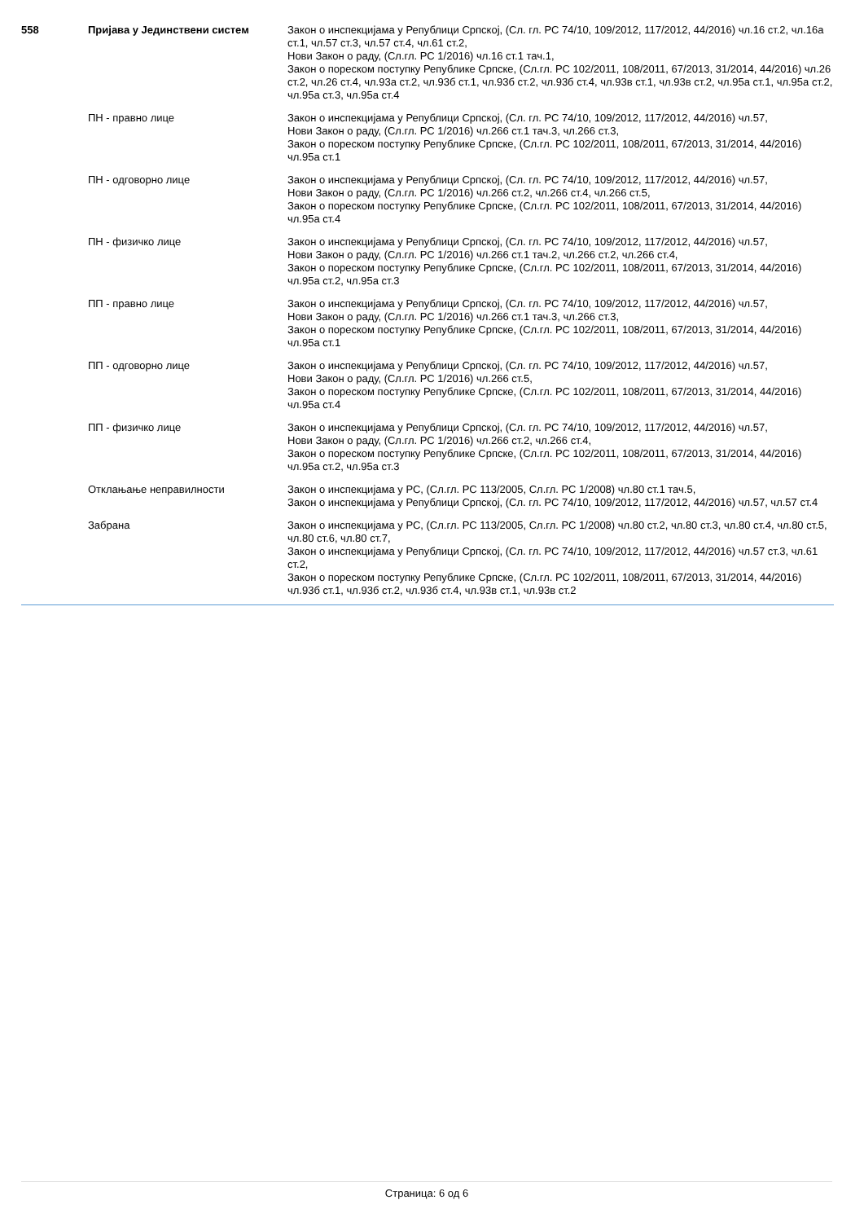| 558 | Пријава у Јединствени систем | Закон о инспекцијама у Републици Српској, (Сл. гл. РС 74/10, 109/2012, 117/2012, 44/2016) чл.16 ст.2, чл.16а ст.1, чл.57 ст.3, чл.57 ст.4, чл.61 ст.2, Нови Закон о раду, (Сл.гл. РС 1/2016) чл.16 ст.1 тач.1, Закон о пореском поступку Републике Српске, (Сл.гл. РС 102/2011, 108/2011, 67/2013, 31/2014, 44/2016) чл.26 ст.2, чл.26 ст.4, чл.93а ст.2, чл.93б ст.1, чл.93б ст.2, чл.93б ст.4, чл.93в ст.1, чл.93в ст.2, чл.95а ст.1, чл.95а ст.2, чл.95а ст.3, чл.95а ст.4 |
| | ПН - правно лице | Закон о инспекцијама у Републици Српској, (Сл. гл. РС 74/10, 109/2012, 117/2012, 44/2016) чл.57, Нови Закон о раду, (Сл.гл. РС 1/2016) чл.266 ст.1 тач.3, чл.266 ст.3, Закон о пореском поступку Републике Српске, (Сл.гл. РС 102/2011, 108/2011, 67/2013, 31/2014, 44/2016) чл.95а ст.1 |
| | ПН - одговорно лице | Закон о инспекцијама у Републици Српској, (Сл. гл. РС 74/10, 109/2012, 117/2012, 44/2016) чл.57, Нови Закон о раду, (Сл.гл. РС 1/2016) чл.266 ст.2, чл.266 ст.4, чл.266 ст.5, Закон о пореском поступку Републике Српске, (Сл.гл. РС 102/2011, 108/2011, 67/2013, 31/2014, 44/2016) чл.95а ст.4 |
| | ПН - физичко лице | Закон о инспекцијама у Републици Српској, (Сл. гл. РС 74/10, 109/2012, 117/2012, 44/2016) чл.57, Нови Закон о раду, (Сл.гл. РС 1/2016) чл.266 ст.1 тач.2, чл.266 ст.2, чл.266 ст.4, Закон о пореском поступку Републике Српске, (Сл.гл. РС 102/2011, 108/2011, 67/2013, 31/2014, 44/2016) чл.95а ст.2, чл.95а ст.3 |
| | ПП - правно лице | Закон о инспекцијама у Републици Српској, (Сл. гл. РС 74/10, 109/2012, 117/2012, 44/2016) чл.57, Нови Закон о раду, (Сл.гл. РС 1/2016) чл.266 ст.1 тач.3, чл.266 ст.3, Закон о пореском поступку Републике Српске, (Сл.гл. РС 102/2011, 108/2011, 67/2013, 31/2014, 44/2016) чл.95а ст.1 |
| | ПП - одговорно лице | Закон о инспекцијама у Републици Српској, (Сл. гл. РС 74/10, 109/2012, 117/2012, 44/2016) чл.57, Нови Закон о раду, (Сл.гл. РС 1/2016) чл.266 ст.5, Закон о пореском поступку Републике Српске, (Сл.гл. РС 102/2011, 108/2011, 67/2013, 31/2014, 44/2016) чл.95а ст.4 |
| | ПП - физичко лице | Закон о инспекцијама у Републици Српској, (Сл. гл. РС 74/10, 109/2012, 117/2012, 44/2016) чл.57, Нови Закон о раду, (Сл.гл. РС 1/2016) чл.266 ст.2, чл.266 ст.4, Закон о пореском поступку Републике Српске, (Сл.гл. РС 102/2011, 108/2011, 67/2013, 31/2014, 44/2016) чл.95а ст.2, чл.95а ст.3 |
| | Отклањање неправилности | Закон о инспекцијама у РС, (Сл.гл. РС 113/2005, Сл.гл. РС 1/2008) чл.80 ст.1 тач.5, Закон о инспекцијама у Републици Српској, (Сл. гл. РС 74/10, 109/2012, 117/2012, 44/2016) чл.57, чл.57 ст.4 |
| | Забрана | Закон о инспекцијама у РС, (Сл.гл. РС 113/2005, Сл.гл. РС 1/2008) чл.80 ст.2, чл.80 ст.3, чл.80 ст.4, чл.80 ст.5, чл.80 ст.6, чл.80 ст.7, Закон о инспекцијама у Републици Српској, (Сл. гл. РС 74/10, 109/2012, 117/2012, 44/2016) чл.57 ст.3, чл.61 ст.2, Закон о пореском поступку Републике Српске, (Сл.гл. РС 102/2011, 108/2011, 67/2013, 31/2014, 44/2016) чл.93б ст.1, чл.93б ст.2, чл.93б ст.4, чл.93в ст.1, чл.93в ст.2 |
Страница: 6 од 6